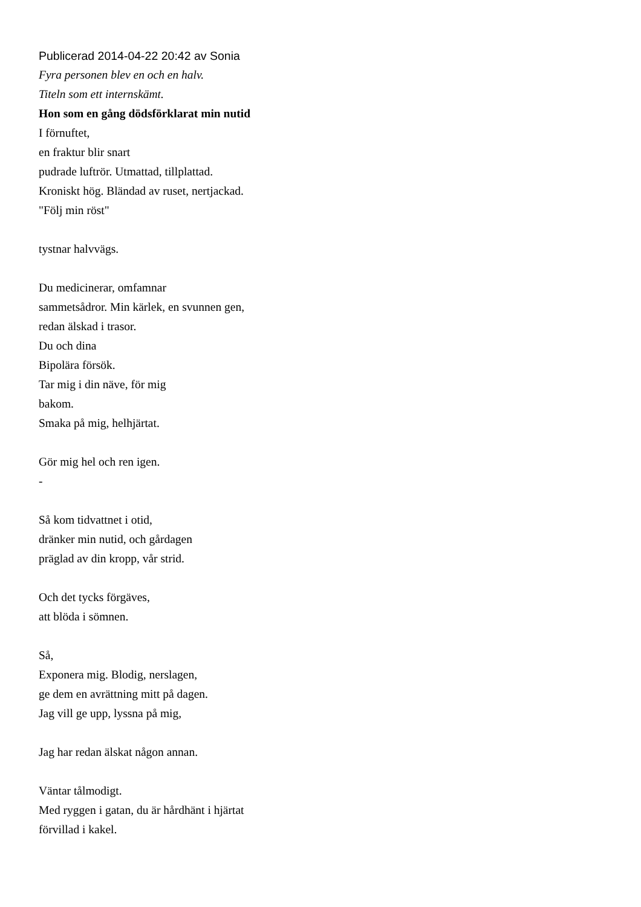Publicerad 2014-04-22 20:42 av Sonia
Fyra personen blev en och en halv.
Titeln som ett internskämt.
Hon som en gång dödsförklarat min nutid
I förnuftet,
en fraktur blir snart
pudrade luftrör. Utmattad, tillplattad.
Kroniskt hög. Bländad av ruset, nertjackad.
"Följ min röst"
tystnar halvvägs.
Du medicinerar, omfamnar
sammetsådror. Min kärlek, en svunnen gen,
redan älskad i trasor.
Du och dina
Bipolära försök.
Tar mig i din näve, för mig
bakom.
Smaka på mig, helhjärtat.
Gör mig hel och ren igen.
-
Så kom tidvattnet i otid,
dränker min nutid, och gårdagen
präglad av din kropp, vår strid.
Och det tycks förgäves,
att blöda i sömnen.
Så,
Exponera mig. Blodig, nerslagen,
ge dem en avrättning mitt på dagen.
Jag vill ge upp, lyssna på mig,
Jag har redan älskat någon annan.
Väntar tålmodigt.
Med ryggen i gatan, du är hårdhänt i hjärtat
förvillad i kakel.